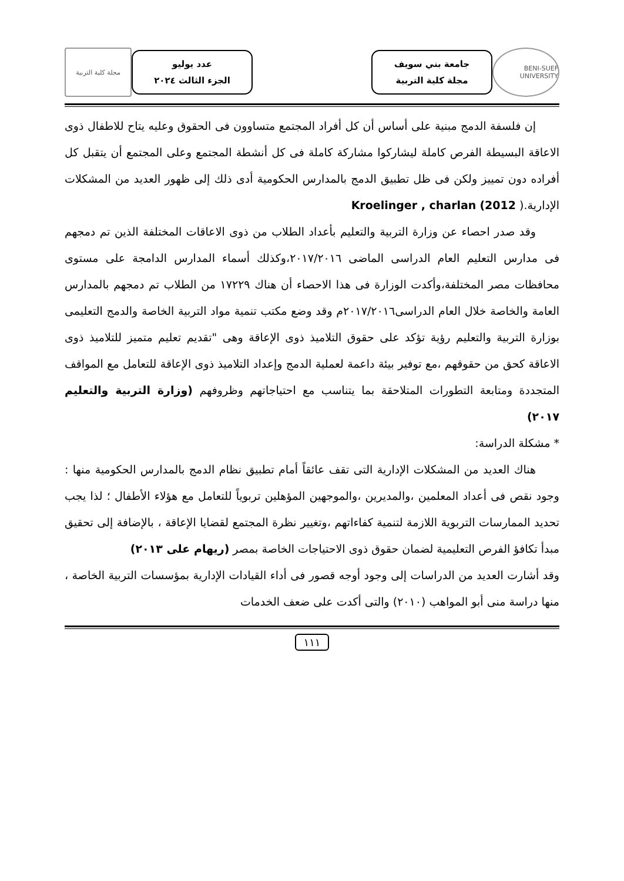BENI-SUEF UNIVERSITY
جامعة بني سويف
مجلة كلية التربية
عدد يوليو
الجزء الثالث ٢٠٢٤
مجلة كلية التربية
إن فلسفة الدمج مبنية على أساس أن كل أفراد المجتمع متساوون فى الحقوق وعليه يتاح للاطفال ذوى الاعاقة البسيطة الفرص كاملة ليشاركوا مشاركة كاملة فى كل أنشطة المجتمع وعلى المجتمع أن يتقبل كل أفراده دون تمييز ولكن فى ظل تطبيق الدمج بالمدارس الحكومية أدى ذلك إلى ظهور العديد من المشكلات الإدارية.( Kroelinger , charlan (2012
وقد صدر احصاء عن وزارة التربية والتعليم بأعداد الطلاب من ذوى الاعاقات المختلفة الذين تم دمجهم فى مدارس التعليم العام الدراسى الماضى ٢٠١٧/٢٠١٦،وكذلك أسماء المدارس الدامجة على مستوى محافظات مصر المختلفة،وأكدت الوزارة فى هذا الاحصاء أن هناك ١٧٢٢٩ من الطلاب تم دمجهم بالمدارس العامة والخاصة خلال العام الدراسى٢٠١٧/٢٠١٦م وقد وضع مكتب تنمية مواد التربية الخاصة والدمج التعليمى بوزارة التربية والتعليم رؤية تؤكد على حقوق التلاميذ ذوى الإعاقة وهى "تقديم تعليم متميز للتلاميذ ذوى الاعاقة كحق من حقوقهم ،مع توفير بيئة داعمة لعملية الدمج وإعداد التلاميذ ذوى الإعاقة للتعامل مع المواقف المتجددة ومتابعة التطورات المتلاحقة بما يتناسب مع احتياجاتهم وظروفهم (وزارة التربية والتعليم ٢٠١٧)
* مشكلة الدراسة:
هناك العديد من المشكلات الإدارية التى تقف عائقاً أمام تطبيق نظام الدمج بالمدارس الحكومية منها : وجود نقص فى أعداد المعلمين ،والمديرين ،والموجهين المؤهلين تربوياً للتعامل مع هؤلاء الأطفال ؛ لذا يجب تحديد الممارسات التربوية اللازمة لتنمية كفاءاتهم ،وتغيير نظرة المجتمع لقضايا الإعاقة ، بالإضافة إلى تحقيق مبدأ تكافؤ الفرص التعليمية لضمان حقوق ذوى الاحتياجات الخاصة بمصر (ريهام على ٢٠١٣)
وقد أشارت العديد من الدراسات إلى وجود أوجه قصور فى أداء القيادات الإدارية بمؤسسات التربية الخاصة ، منها دراسة منى أبو المواهب (٢٠١٠) والتى أكدت على ضعف الخدمات
١١١